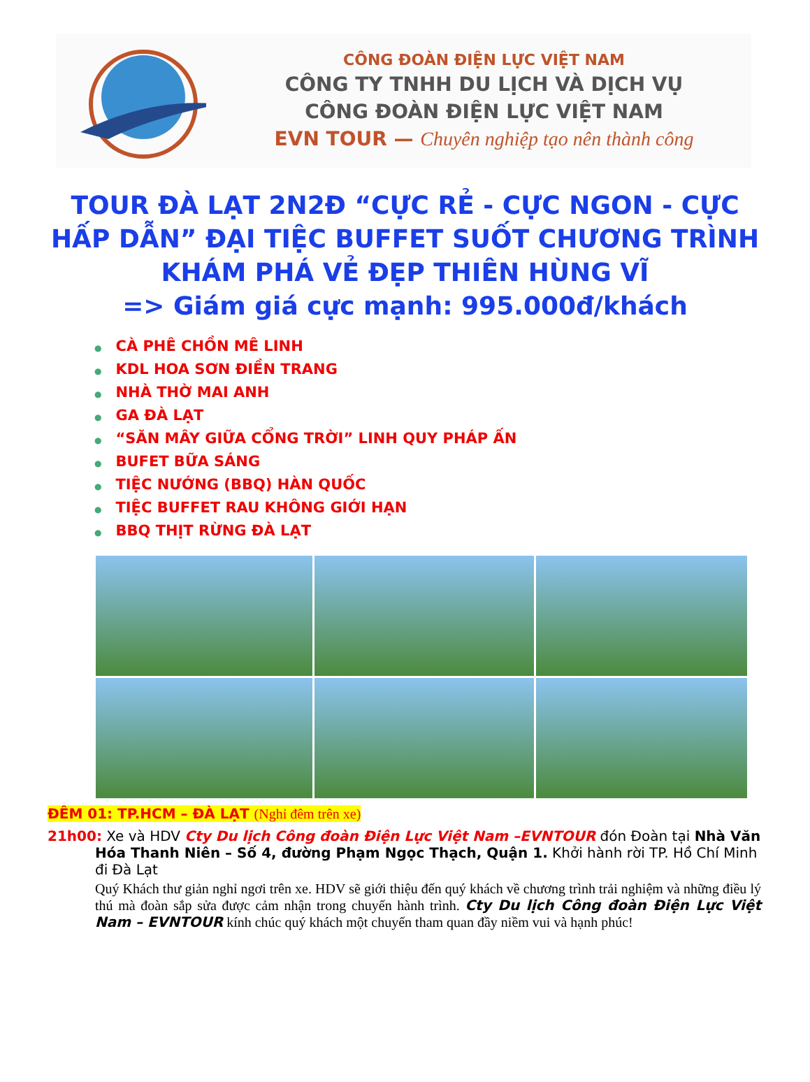CÔNG ĐOÀN ĐIỆN LỰC VIỆT NAM
CÔNG TY TNHH DU LỊCH VÀ DỊCH VỤ
CÔNG ĐOÀN ĐIỆN LỰC VIỆT NAM
EVN TOUR — Chuyên nghiệp tạo nên thành công
TOUR ĐÀ LẠT 2N2Đ “CỰC RẺ - CỰC NGON - CỰC HẤP DẪN” ĐẠI TIỆC BUFFET SUỐT CHƯƠNG TRÌNH KHÁM PHÁ VẺ ĐẸP THIÊN HÙNG VĨ
=> Giám giá cực mạnh: 995.000đ/khách
● CÀ PHÊ CHỒN MÊ LINH
● KDL HOA SƠN ĐIỀN TRANG
● NHÀ THỜ MAI ANH
● GA ĐÀ LẠT
● “SĂN MÂY GIỮA CỔNG TRỜI” LINH QUY PHÁP ẤN
● BUFET BỮA SÁNG
● TIỆC NƯỚNG (BBQ) HÀN QUỐC
● TIỆC BUFFET RAU KHÔNG GIỚI HẠN
● BBQ THỊT RỪNG ĐÀ LẠT
ĐÊM 01: TP.HCM – ĐÀ LẠT (Nghỉ đêm trên xe)
21h00: Xe và HDV Cty Du lịch Công đoàn Điện Lực Việt Nam –EVNTOUR đón Đoàn tại Nhà Văn Hóa Thanh Niên – Số 4, đường Phạm Ngọc Thạch, Quận 1. Khởi hành rời TP. Hồ Chí Minh đi Đà Lạt
Quý Khách thư giản nghỉ ngơi trên xe. HDV sẽ giới thiệu đến quý khách về chương trình trải nghiệm và những điều lý thú mà đoàn sắp sửa được cảm nhận trong chuyến hành trình. Cty Du lịch Công đoàn Điện Lực Việt Nam – EVNTOUR kính chúc quý khách một chuyến tham quan đầy niềm vui và hạnh phúc!